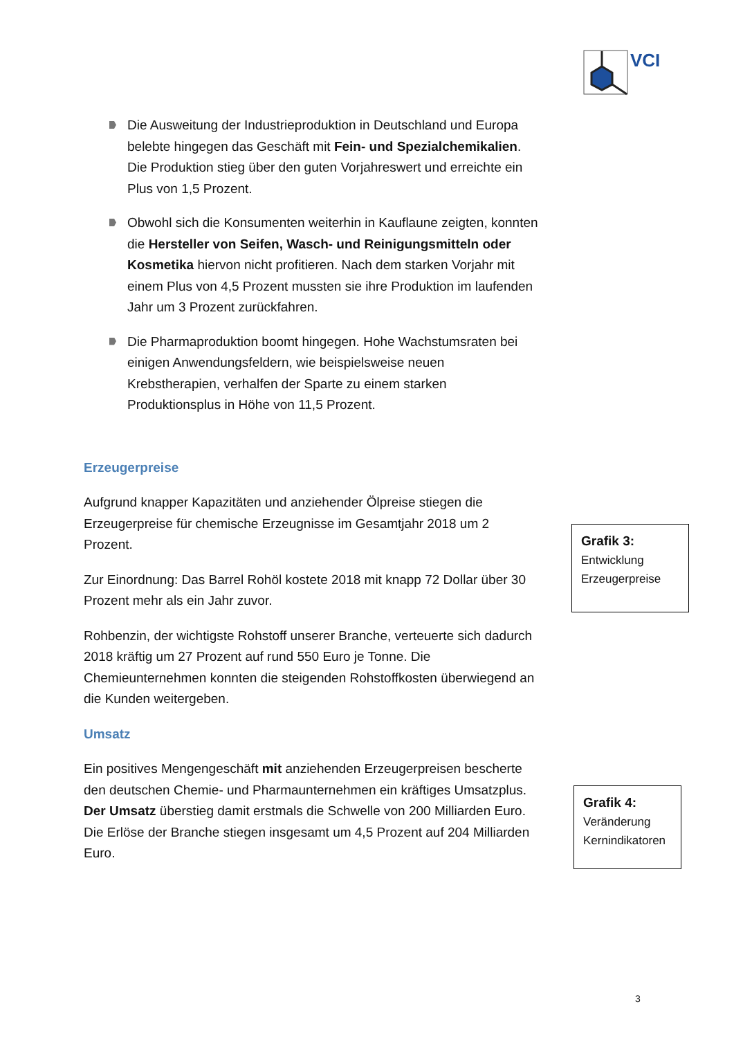VCI
Die Ausweitung der Industrieproduktion in Deutschland und Europa belebte hingegen das Geschäft mit Fein- und Spezialchemikalien. Die Produktion stieg über den guten Vorjahreswert und erreichte ein Plus von 1,5 Prozent.
Obwohl sich die Konsumenten weiterhin in Kauflaune zeigten, konnten die Hersteller von Seifen, Wasch- und Reinigungsmitteln oder Kosmetika hiervon nicht profitieren. Nach dem starken Vorjahr mit einem Plus von 4,5 Prozent mussten sie ihre Produktion im laufenden Jahr um 3 Prozent zurückfahren.
Die Pharmaproduktion boomt hingegen. Hohe Wachstumsraten bei einigen Anwendungsfeldern, wie beispielsweise neuen Krebstherapien, verhalfen der Sparte zu einem starken Produktionsplus in Höhe von 11,5 Prozent.
Erzeugerpreise
Aufgrund knapper Kapazitäten und anziehender Ölpreise stiegen die Erzeugerpreise für chemische Erzeugnisse im Gesamtjahr 2018 um 2 Prozent.
Zur Einordnung: Das Barrel Rohöl kostete 2018 mit knapp 72 Dollar über 30 Prozent mehr als ein Jahr zuvor.
Rohbenzin, der wichtigste Rohstoff unserer Branche, verteuerte sich dadurch 2018 kräftig um 27 Prozent auf rund 550 Euro je Tonne. Die Chemieunternehmen konnten die steigenden Rohstoffkosten überwiegend an die Kunden weitergeben.
Umsatz
Ein positives Mengengeschäft mit anziehenden Erzeugerpreisen bescherte den deutschen Chemie- und Pharmaunternehmen ein kräftiges Umsatzplus. Der Umsatz überstieg damit erstmals die Schwelle von 200 Milliarden Euro. Die Erlöse der Branche stiegen insgesamt um 4,5 Prozent auf 204 Milliarden Euro.
Grafik 3:
Entwicklung
Erzeugerpreise
Grafik 4:
Veränderung
Kernindikatoren
3